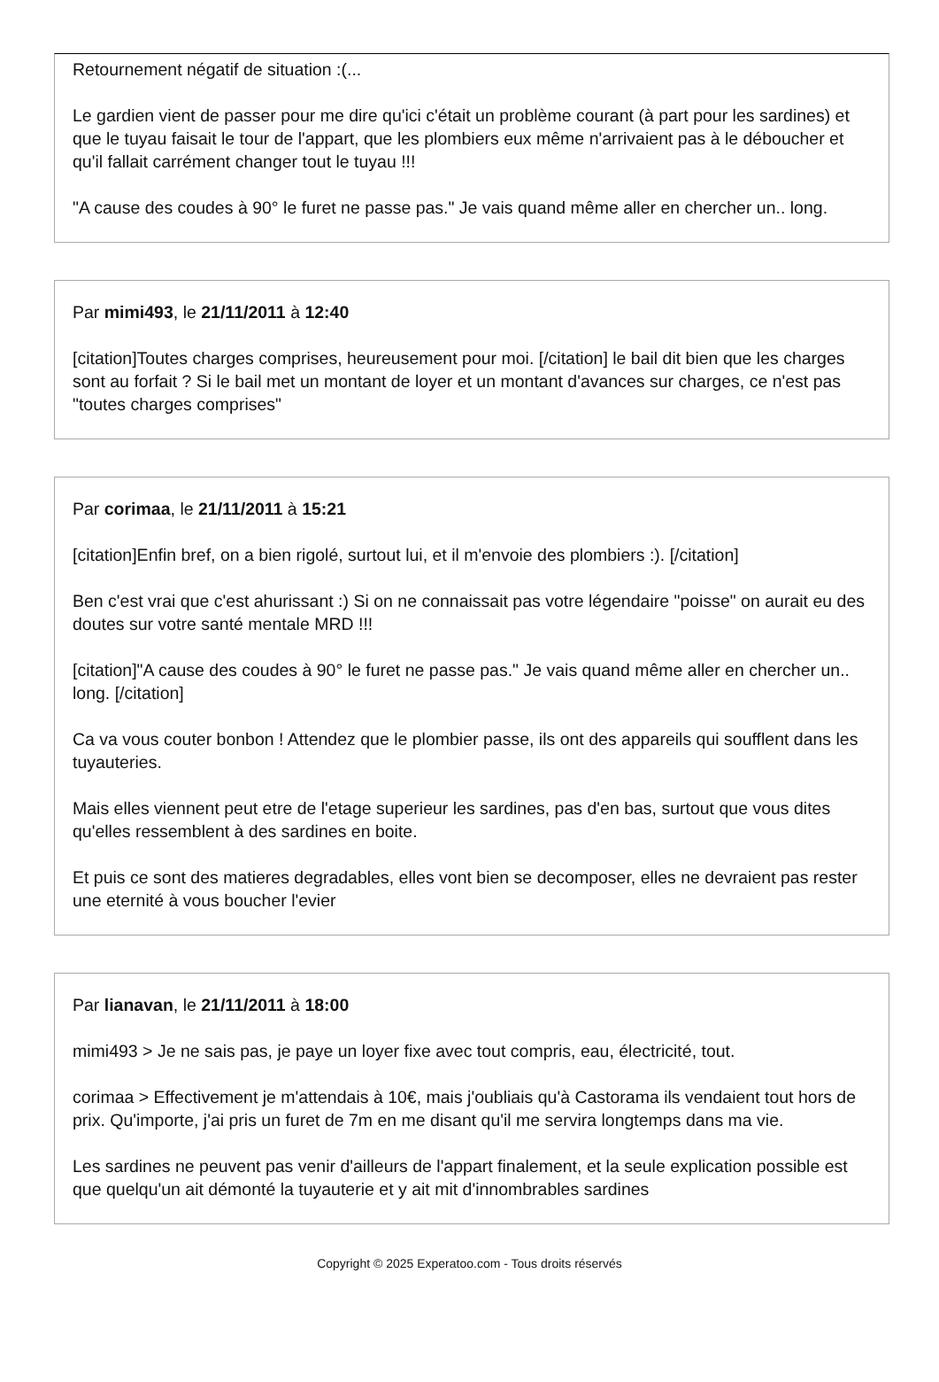Retournement négatif de situation :(...
Le gardien vient de passer pour me dire qu'ici c'était un problème courant (à part pour les sardines) et que le tuyau faisait le tour de l'appart, que les plombiers eux même n'arrivaient pas à le déboucher et qu'il fallait carrément changer tout le tuyau !!!
"A cause des coudes à 90° le furet ne passe pas." Je vais quand même aller en chercher un.. long.
Par mimi493, le 21/11/2011 à 12:40
[citation]Toutes charges comprises, heureusement pour moi. [/citation] le bail dit bien que les charges sont au forfait ? Si le bail met un montant de loyer et un montant d'avances sur charges, ce n'est pas "toutes charges comprises"
Par corimaa, le 21/11/2011 à 15:21
[citation]Enfin bref, on a bien rigolé, surtout lui, et il m'envoie des plombiers :). [/citation]
Ben c'est vrai que c'est ahurissant :) Si on ne connaissait pas votre légendaire "poisse" on aurait eu des doutes sur votre santé mentale MRD !!!
[citation]"A cause des coudes à 90° le furet ne passe pas." Je vais quand même aller en chercher un.. long. [/citation]
Ca va vous couter bonbon ! Attendez que le plombier passe, ils ont des appareils qui soufflent dans les tuyauteries.
Mais elles viennent peut etre de l'etage superieur les sardines, pas d'en bas, surtout que vous dites qu'elles ressemblent à des sardines en boite.
Et puis ce sont des matieres degradables, elles vont bien se decomposer, elles ne devraient pas rester une eternité à vous boucher l'evier
Par lianavan, le 21/11/2011 à 18:00
mimi493 > Je ne sais pas, je paye un loyer fixe avec tout compris, eau, électricité, tout.
corimaa > Effectivement je m'attendais à 10€, mais j'oubliais qu'à Castorama ils vendaient tout hors de prix. Qu'importe, j'ai pris un furet de 7m en me disant qu'il me servira longtemps dans ma vie.
Les sardines ne peuvent pas venir d'ailleurs de l'appart finalement, et la seule explication possible est que quelqu'un ait démonté la tuyauterie et y ait mit d'innombrables sardines
Copyright © 2025 Experatoo.com - Tous droits réservés